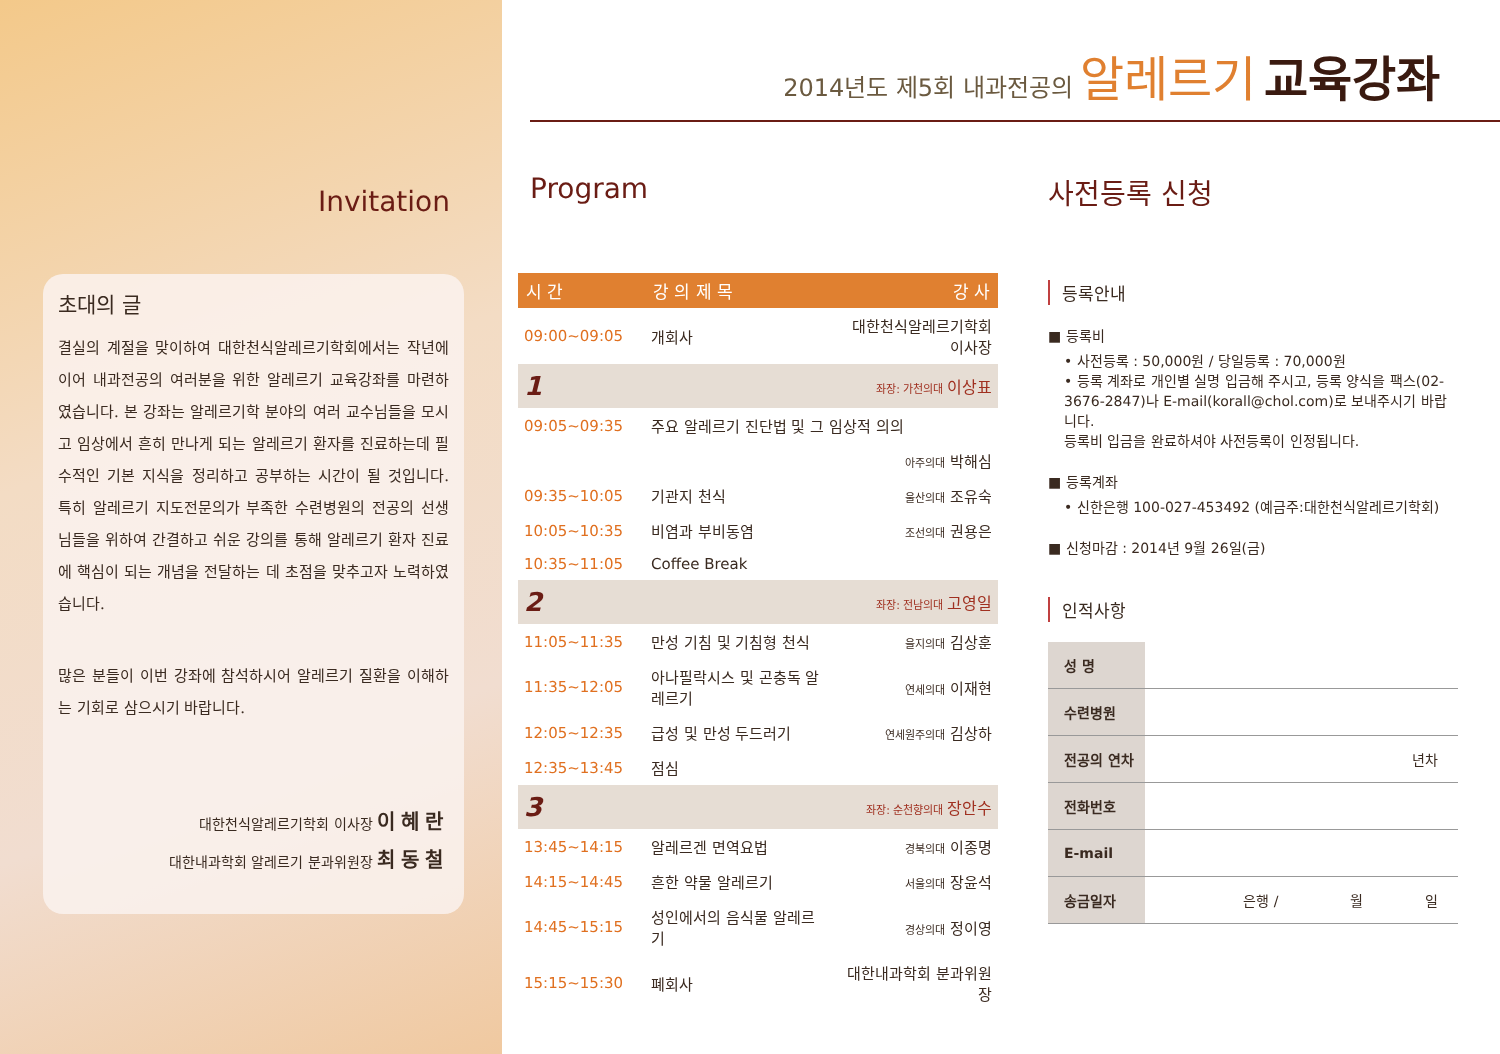Invitation
초대의 글
결실의 계절을 맞이하여 대한천식알레르기학회에서는 작년에 이어 내과전공의 여러분을 위한 알레르기 교육강좌를 마련하였습니다. 본 강좌는 알레르기학 분야의 여러 교수님들을 모시고 임상에서 흔히 만나게 되는 알레르기 환자를 진료하는데 필수적인 기본 지식을 정리하고 공부하는 시간이 될 것입니다. 특히 알레르기 지도전문의가 부족한 수련병원의 전공의 선생님들을 위하여 간결하고 쉬운 강의를 통해 알레르기 환자 진료에 핵심이 되는 개념을 전달하는 데 초점을 맞추고자 노력하였습니다.
많은 분들이 이번 강좌에 참석하시어 알레르기 질환을 이해하는 기회로 삼으시기 바랍니다.
대한천식알레르기학회 이사장 이혜란
대한내과학회 알레르기 분과위원장 최동철
2014년도 제5회 내과전공의 알레르기 교육강좌
Program
| 시 간 | 강 의 제 목 | 강 사 |
| --- | --- | --- |
| 09:00~09:05 | 개회사 | 대한천식알레르기학회 이사장 |
| 1 | | 좌장: 가천의대 이상표 |
| 09:05~09:35 | 주요 알레르기 진단법 및 그 임상적 의의 | |
| | | 아주의대 박해심 |
| 09:35~10:05 | 기관지 천식 | 울산의대 조유숙 |
| 10:05~10:35 | 비염과 부비동염 | 조선의대 권용은 |
| 10:35~11:05 | Coffee Break | |
| 2 | | 좌장: 전남의대 고영일 |
| 11:05~11:35 | 만성 기침 및 기침형 천식 | 을지의대 김상훈 |
| 11:35~12:05 | 아나필락시스 및 곤충독 알레르기 | 연세의대 이재현 |
| 12:05~12:35 | 급성 및 만성 두드러기 | 연세원주의대 김상하 |
| 12:35~13:45 | 점심 | |
| 3 | | 좌장: 순천향의대 장안수 |
| 13:45~14:15 | 알레르겐 면역요법 | 경북의대 이종명 |
| 14:15~14:45 | 흔한 약물 알레르기 | 서울의대 장윤석 |
| 14:45~15:15 | 성인에서의 음식물 알레르기 | 경상의대 정이영 |
| 15:15~15:30 | 폐회사 | 대한내과학회 분과위원장 |
사전등록 신청
등록안내
■ 등록비
• 사전등록 : 50,000원 / 당일등록 : 70,000원
• 등록 계좌로 개인별 실명 입금해 주시고, 등록 양식을 팩스(02-3676-2847)나 E-mail(korall@chol.com)로 보내주시기 바랍니다.
등록비 입금을 완료하셔야 사전등록이 인정됩니다.
■ 등록계좌
• 신한은행 100-027-453492 (예금주:대한천식알레르기학회)
■ 신청마감 : 2014년 9월 26일(금)
인적사항
| 성 명 | |
| 수련병원 | |
| 전공의 연차 | 년차 |
| 전화번호 | |
| E-mail | |
| 송금일자 | 은행 / 월 일 |